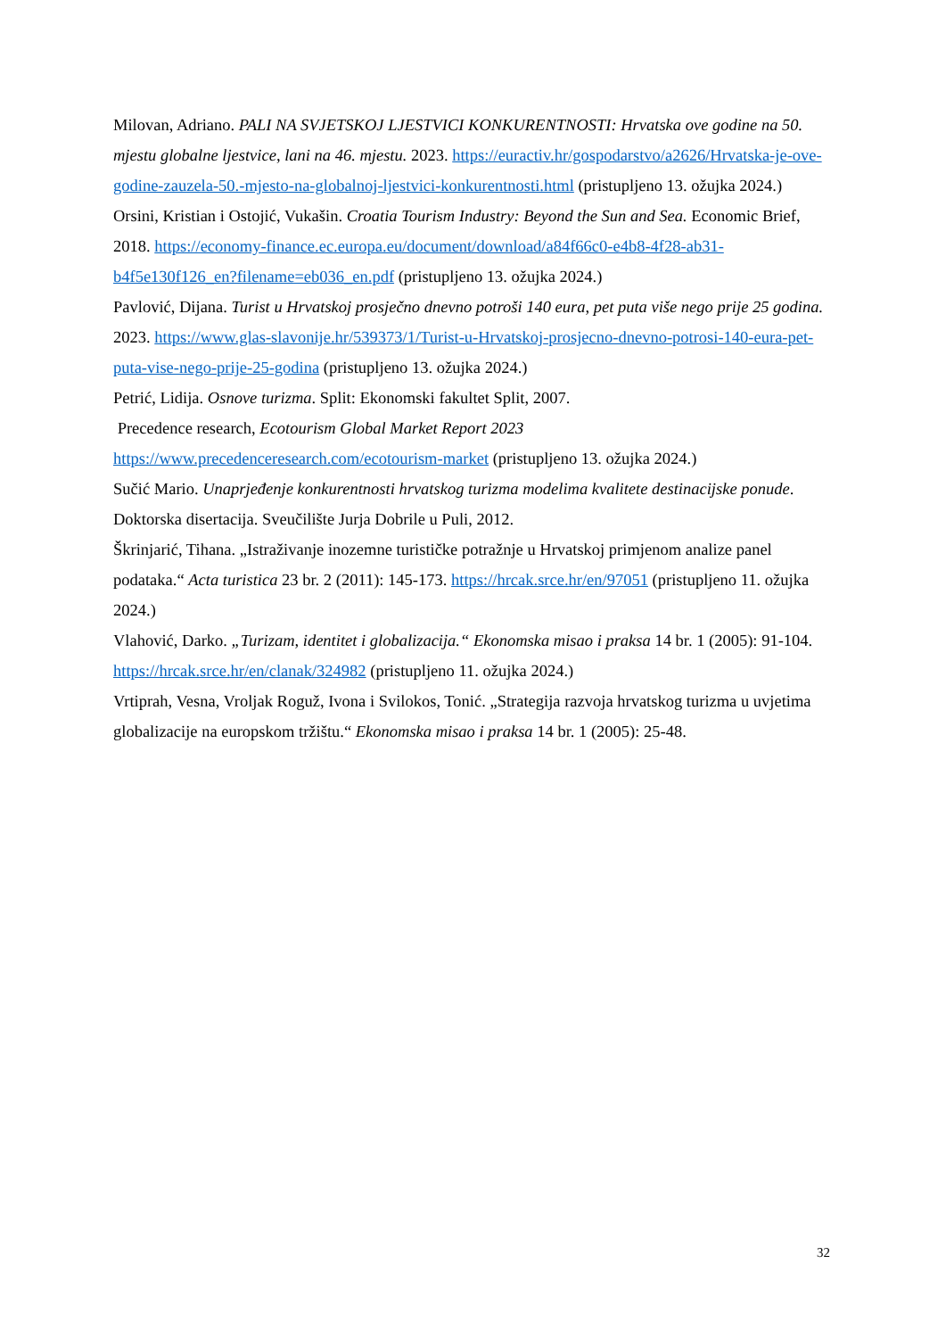Milovan, Adriano. PALI NA SVJETSKOJ LJESTVICI KONKURENTNOSTI: Hrvatska ove godine na 50. mjestu globalne ljestvice, lani na 46. mjestu. 2023. https://euractiv.hr/gospodarstvo/a2626/Hrvatska-je-ove-godine-zauzela-50.-mjesto-na-globalnoj-ljestvici-konkurentnosti.html (pristupljeno 13. ožujka 2024.)
Orsini, Kristian i Ostojić, Vukašin. Croatia Tourism Industry: Beyond the Sun and Sea. Economic Brief, 2018. https://economy-finance.ec.europa.eu/document/download/a84f66c0-e4b8-4f28-ab31-b4f5e130f126_en?filename=eb036_en.pdf (pristupljeno 13. ožujka 2024.)
Pavlović, Dijana. Turist u Hrvatskoj prosječno dnevno potroši 140 eura, pet puta više nego prije 25 godina. 2023. https://www.glas-slavonije.hr/539373/1/Turist-u-Hrvatskoj-prosjecno-dnevno-potrosi-140-eura-pet-puta-vise-nego-prije-25-godina (pristupljeno 13. ožujka 2024.)
Petrić, Lidija. Osnove turizma. Split: Ekonomski fakultet Split, 2007.
Precedence research, Ecotourism Global Market Report 2023
https://www.precedenceresearch.com/ecotourism-market (pristupljeno 13. ožujka 2024.)
Sučić Mario. Unaprjeđenje konkurentnosti hrvatskog turizma modelima kvalitete destinacijske ponude. Doktorska disertacija. Sveučilište Jurja Dobrile u Puli, 2012.
Škrinjarić, Tihana. „Istraživanje inozemne turističke potražnje u Hrvatskoj primjenom analize panel podataka.“ Acta turistica 23 br. 2 (2011): 145-173. https://hrcak.srce.hr/en/97051 (pristupljeno 11. ožujka 2024.)
Vlahović, Darko. „Turizam, identitet i globalizacija.“ Ekonomska misao i praksa 14 br. 1 (2005): 91-104. https://hrcak.srce.hr/en/clanak/324982 (pristupljeno 11. ožujka 2024.)
Vrtiprah, Vesna, Vroljak Roguž, Ivona i Svilokos, Tonić. „Strategija razvoja hrvatskog turizma u uvjetima globalizacije na europskom tržištu.“ Ekonomska misao i praksa 14 br. 1 (2005): 25-48.
32